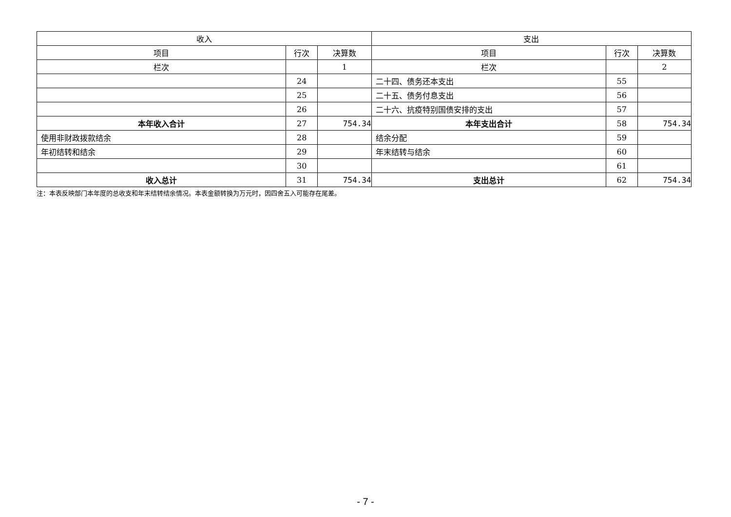| 收入 | | | 支出 | | |
| --- | --- | --- | --- | --- | --- |
| 项目 | 行次 | 决算数 | 项目 | 行次 | 决算数 |
| 栏次 | | 1 | 栏次 | | 2 |
| | 24 | | 二十四、债务还本支出 | 55 | |
| | 25 | | 二十五、债务付息支出 | 56 | |
| | 26 | | 二十六、抗疫特别国债安排的支出 | 57 | |
| 本年收入合计 | 27 | 754.34 | 本年支出合计 | 58 | 754.34 |
| 使用非财政拨款结余 | 28 | | 结余分配 | 59 | |
| 年初结转和结余 | 29 | | 年末结转与结余 | 60 | |
| | 30 | | | 61 | |
| 收入总计 | 31 | 754.34 | 支出总计 | 62 | 754.34 |
注：本表反映部门本年度的总收支和年末结转结余情况。本表金额转换为万元时，因四舍五入可能存在尾差。
- 7 -